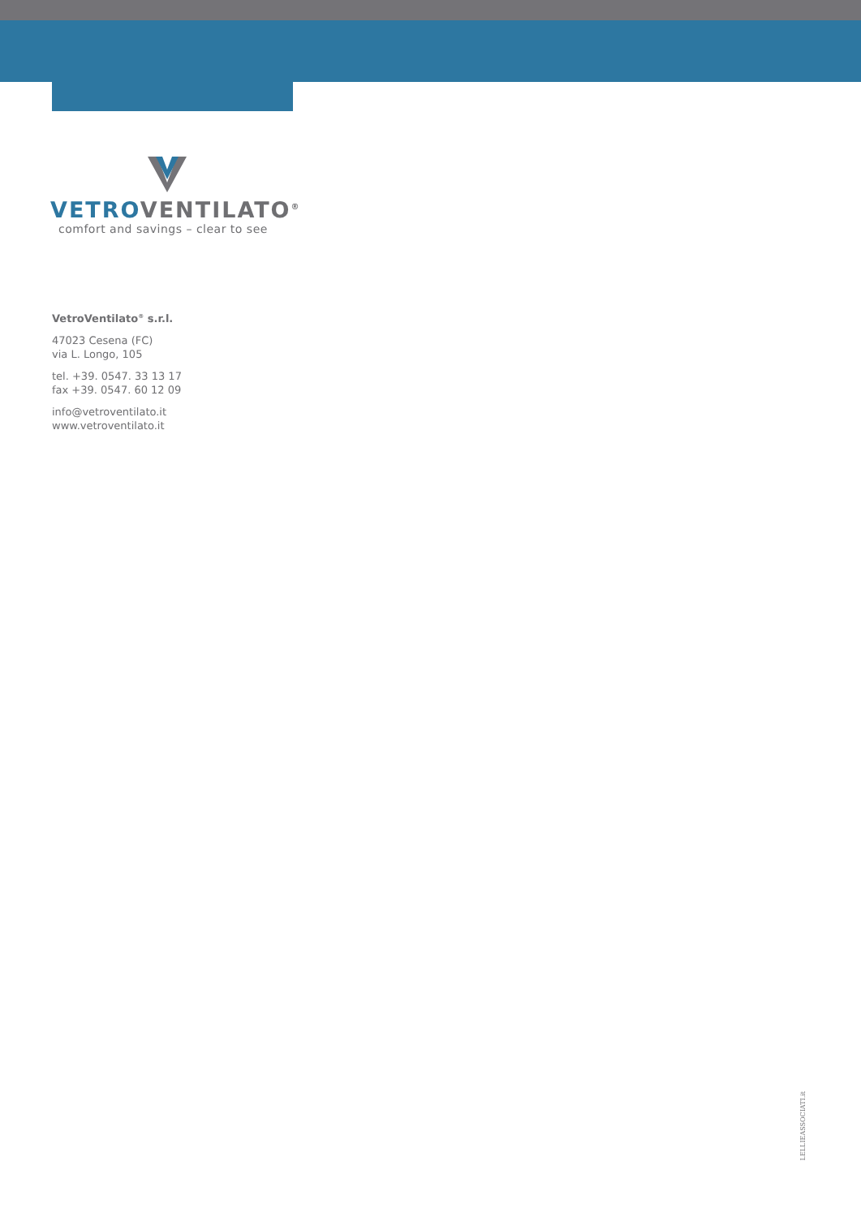VETROVENTILATO<sup>®</sup>
comfort and savings – clear to see
VetroVentilato<sup>®</sup> s.r.l.
47023 Cesena (FC)
via L. Longo, 105
tel. +39. 0547. 33 13 17
fax +39. 0547. 60 12 09
info@vetroventilato.it
www.vetroventilato.it
LELLIEASSOCIATI.it